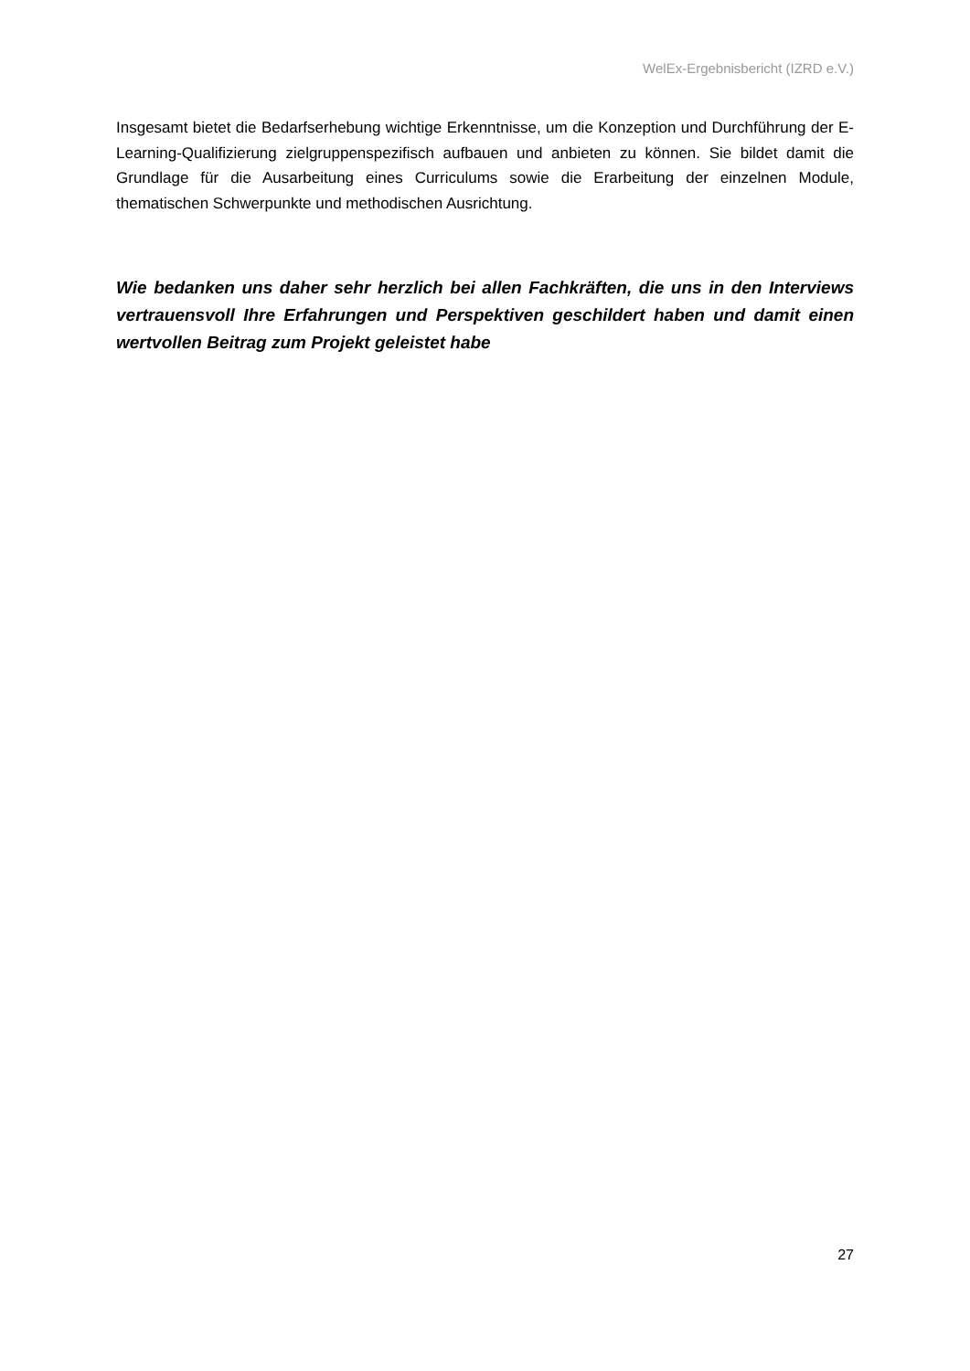WelEx-Ergebnisbericht (IZRD e.V.)
Insgesamt bietet die Bedarfserhebung wichtige Erkenntnisse, um die Konzeption und Durchführung der E-Learning-Qualifizierung zielgruppenspezifisch aufbauen und anbieten zu können. Sie bildet damit die Grundlage für die Ausarbeitung eines Curriculums sowie die Erarbeitung der einzelnen Module, thematischen Schwerpunkte und methodischen Ausrichtung.
Wie bedanken uns daher sehr herzlich bei allen Fachkräften, die uns in den Interviews vertrauensvoll Ihre Erfahrungen und Perspektiven geschildert haben und damit einen wertvollen Beitrag zum Projekt geleistet habe
27